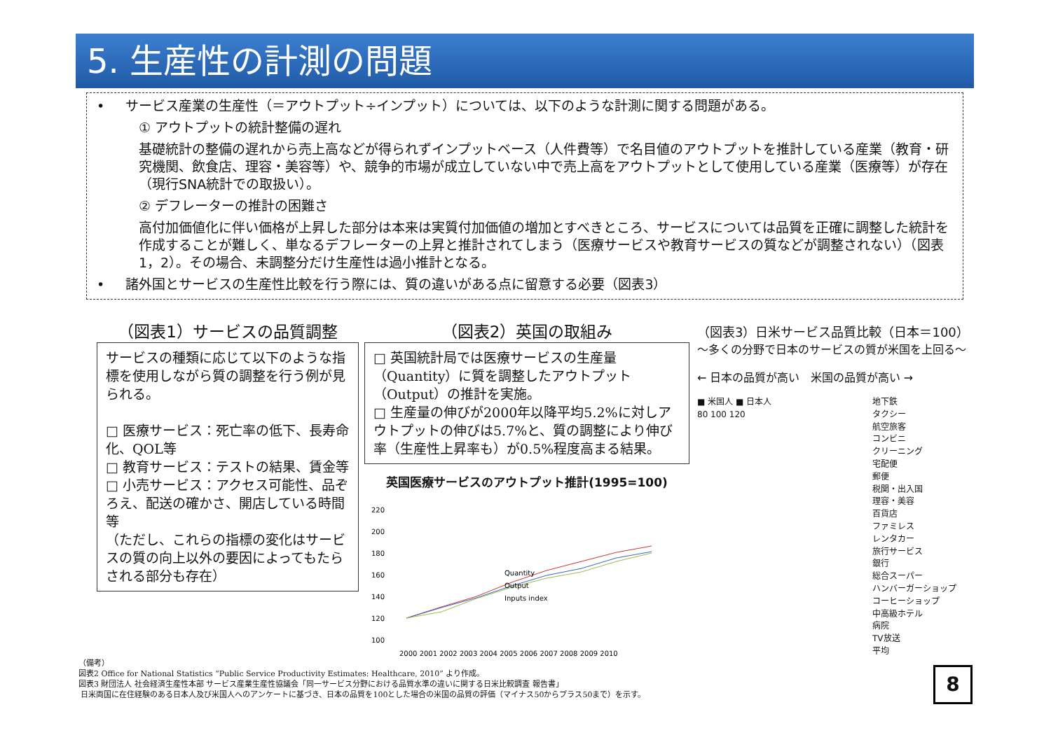5. 生産性の計測の問題
• サービス産業の生産性（＝アウトプット÷インプット）については、以下のような計測に関する問題がある。
① アウトプットの統計整備の遅れ
基礎統計の整備の遅れから売上高などが得られずインプットベース（人件費等）で名目値のアウトプットを推計している産業（教育・研究機関、飲食店、理容・美容等）や、競争的市場が成立していない中で売上高をアウトプットとして使用している産業（医療等）が存在（現行SNA統計での取扱い）。
② デフレーターの推計の困難さ
高付加価値化に伴い価格が上昇した部分は本来は実質付加価値の増加とすべきところ、サービスについては品質を正確に調整した統計を作成することが難しく、単なるデフレーターの上昇と推計されてしまう（医療サービスや教育サービスの質などが調整されない）（図表1，2）。その場合、未調整分だけ生産性は過小推計となる。
• 諸外国とサービスの生産性比較を行う際には、質の違いがある点に留意する必要（図表3）
（図表1）サービスの品質調整
サービスの種類に応じて以下のような指標を使用しながら質の調整を行う例が見られる。
□ 医療サービス：死亡率の低下、長寿命化、QOL等
□ 教育サービス：テストの結果、賃金等
□ 小売サービス：アクセス可能性、品ぞろえ、配送の確かさ、開店している時間等
（ただし、これらの指標の変化はサービスの質の向上以外の要因によってもたらされる部分も存在）
（図表2）英国の取組み
□ 英国統計局では医療サービスの生産量（Quantity）に質を調整したアウトプット（Output）の推計を実施。
□ 生産量の伸びが2000年以降平均5.2%に対しアウトプットの伸びは5.7%と、質の調整により伸び率（生産性上昇率も）が0.5%程度高まる結果。
英国医療サービスのアウトプット推計(1995=100)
220
200
180
160
140
120
100
Quantity
Output
Inputs index
2000 2001 2002 2003 2004 2005 2006 2007 2008 2009 2010
（図表3）日米サービス品質比較（日本＝100）
～多くの分野で日本のサービスの質が米国を上回る～
← 日本の品質が高い 米国の品質が高い →
■ 米国人 ■ 日本人
80 100 120
地下鉄
タクシー
航空旅客
コンビニ
クリーニング
宅配便
郵便
税関・出入国
理容・美容
百貨店
ファミレス
レンタカー
旅行サービス
銀行
総合スーパー
ハンバーガーショップ
コーヒーショップ
中高級ホテル
病院
TV放送
平均
（備考）
図表2 Office for National Statistics “Public Service Productivity Estimates: Healthcare, 2010” より作成。
図表3 財団法人 社会経済生産性本部 サービス産業生産性協議会「同一サービス分野における品質水準の違いに関する日米比較調査 報告書」
日米両国に在住経験のある日本人及び米国人へのアンケートに基づき、日本の品質を100とした場合の米国の品質の評価（マイナス50からプラス50まで）を示す。
8